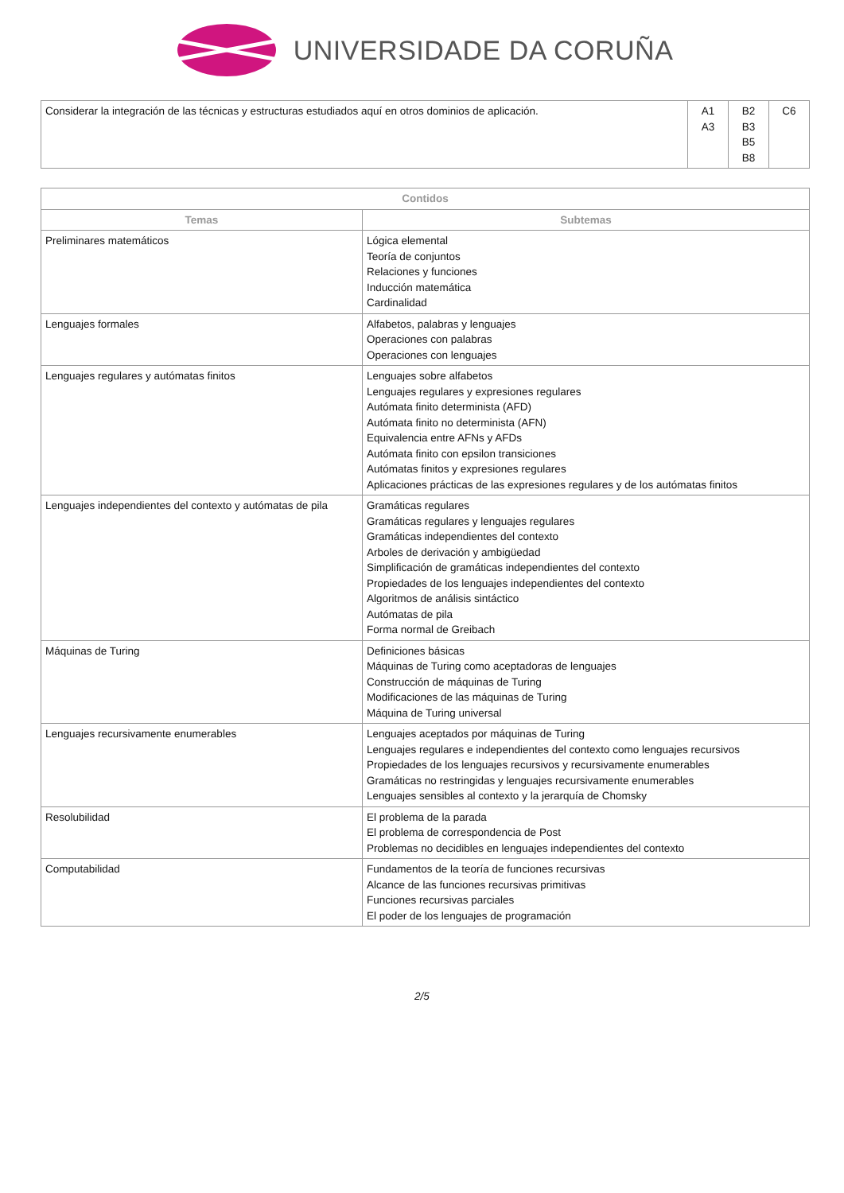UNIVERSIDADE DA CORUÑA
| Considerar la integración de las técnicas y estructuras estudiados aquí en otros dominios de aplicación. | A1 A3 | B2 B3 B5 B8 | C6 |
| Contidos | |
| --- | --- |
| Temas | Subtemas |
| Preliminares matemáticos | Lógica elemental Teoría de conjuntos Relaciones y funciones Inducción matemática Cardinalidad |
| Lenguajes formales | Alfabetos, palabras y lenguajes Operaciones con palabras Operaciones con lenguajes |
| Lenguajes regulares y autómatas finitos | Lenguajes sobre alfabetos Lenguajes regulares y expresiones regulares Autómata finito determinista (AFD) Autómata finito no determinista (AFN) Equivalencia entre AFNs y AFDs Autómata finito con epsilon transiciones Autómatas finitos y expresiones regulares Aplicaciones prácticas de las expresiones regulares y de los autómatas finitos |
| Lenguajes independientes del contexto y autómatas de pila | Gramáticas regulares Gramáticas regulares y lenguajes regulares Gramáticas independientes del contexto Arboles de derivación y ambigüedad Simplificación de gramáticas independientes del contexto Propiedades de los lenguajes independientes del contexto Algoritmos de análisis sintáctico Autómatas de pila Forma normal de Greibach |
| Máquinas de Turing | Definiciones básicas Máquinas de Turing como aceptadoras de lenguajes Construcción de máquinas de Turing Modificaciones de las máquinas de Turing Máquina de Turing universal |
| Lenguajes recursivamente enumerables | Lenguajes aceptados por máquinas de Turing Lenguajes regulares e independientes del contexto como lenguajes recursivos Propiedades de los lenguajes recursivos y recursivamente enumerables Gramáticas no restringidas y lenguajes recursivamente enumerables Lenguajes sensibles al contexto y la jerarquía de Chomsky |
| Resolubilidad | El problema de la parada El problema de correspondencia de Post Problemas no decidibles en lenguajes independientes del contexto |
| Computabilidad | Fundamentos de la teoría de funciones recursivas Alcance de las funciones recursivas primitivas Funciones recursivas parciales El poder de los lenguajes de programación |
2/5